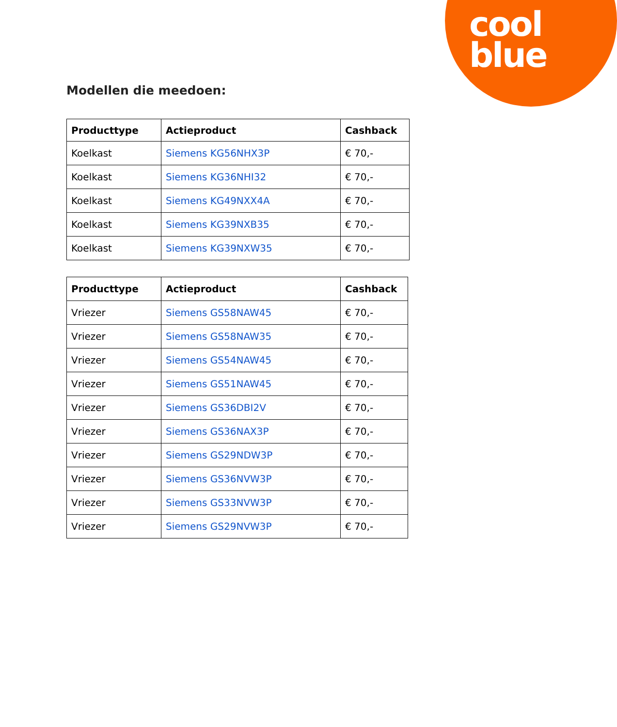cool
blue
Modellen die meedoen:
| Producttype | Actieproduct | Cashback |
| --- | --- | --- |
| Koelkast | Siemens KG56NHX3P | € 70,- |
| Koelkast | Siemens KG36NHI32 | € 70,- |
| Koelkast | Siemens KG49NXX4A | € 70,- |
| Koelkast | Siemens KG39NXB35 | € 70,- |
| Koelkast | Siemens KG39NXW35 | € 70,- |
| Producttype | Actieproduct | Cashback |
| --- | --- | --- |
| Vriezer | Siemens GS58NAW45 | € 70,- |
| Vriezer | Siemens GS58NAW35 | € 70,- |
| Vriezer | Siemens GS54NAW45 | € 70,- |
| Vriezer | Siemens GS51NAW45 | € 70,- |
| Vriezer | Siemens GS36DBI2V | € 70,- |
| Vriezer | Siemens GS36NAX3P | € 70,- |
| Vriezer | Siemens GS29NDW3P | € 70,- |
| Vriezer | Siemens GS36NVW3P | € 70,- |
| Vriezer | Siemens GS33NVW3P | € 70,- |
| Vriezer | Siemens GS29NVW3P | € 70,- |